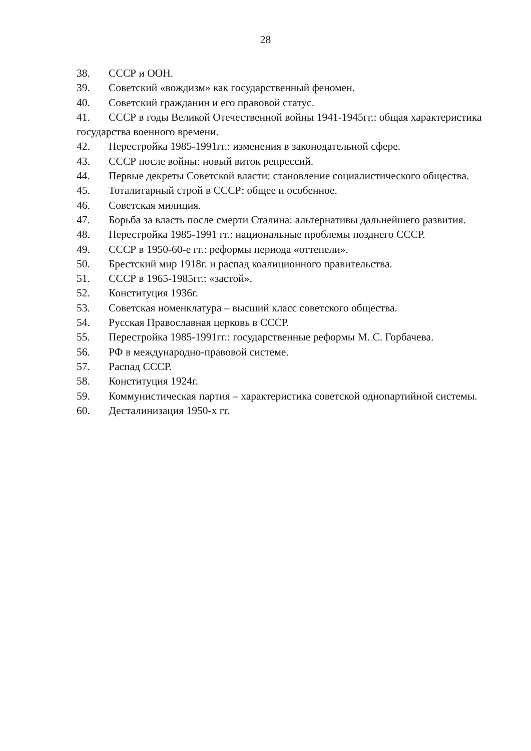28
38. СССР и ООН.
39. Советский «вождизм» как государственный феномен.
40. Советский гражданин и его правовой статус.
41. СССР в годы Великой Отечественной войны 1941-1945гг.: общая характеристика государства военного времени.
42. Перестройка 1985-1991гг.: изменения в законодательной сфере.
43. СССР после войны: новый виток репрессий.
44. Первые декреты Советской власти: становление социалистического общества.
45. Тоталитарный строй в СССР: общее и особенное.
46. Советская милиция.
47. Борьба за власть после смерти Сталина: альтернативы дальнейшего развития.
48. Перестройка 1985-1991 гг.: национальные проблемы позднего СССР.
49. СССР в 1950-60-е гг.: реформы периода «оттепели».
50. Брестский мир 1918г. и распад коалиционного правительства.
51. СССР в 1965-1985гг.: «застой».
52. Конституция 1936г.
53. Советская номенклатура – высший класс советского общества.
54. Русская Православная церковь в СССР.
55. Перестройка 1985-1991гг.: государственные реформы М. С. Горбачева.
56. РФ в международно-правовой системе.
57. Распад СССР.
58. Конституция 1924г.
59. Коммунистическая партия – характеристика советской однопартийной системы.
60. Десталинизация 1950-х гг.